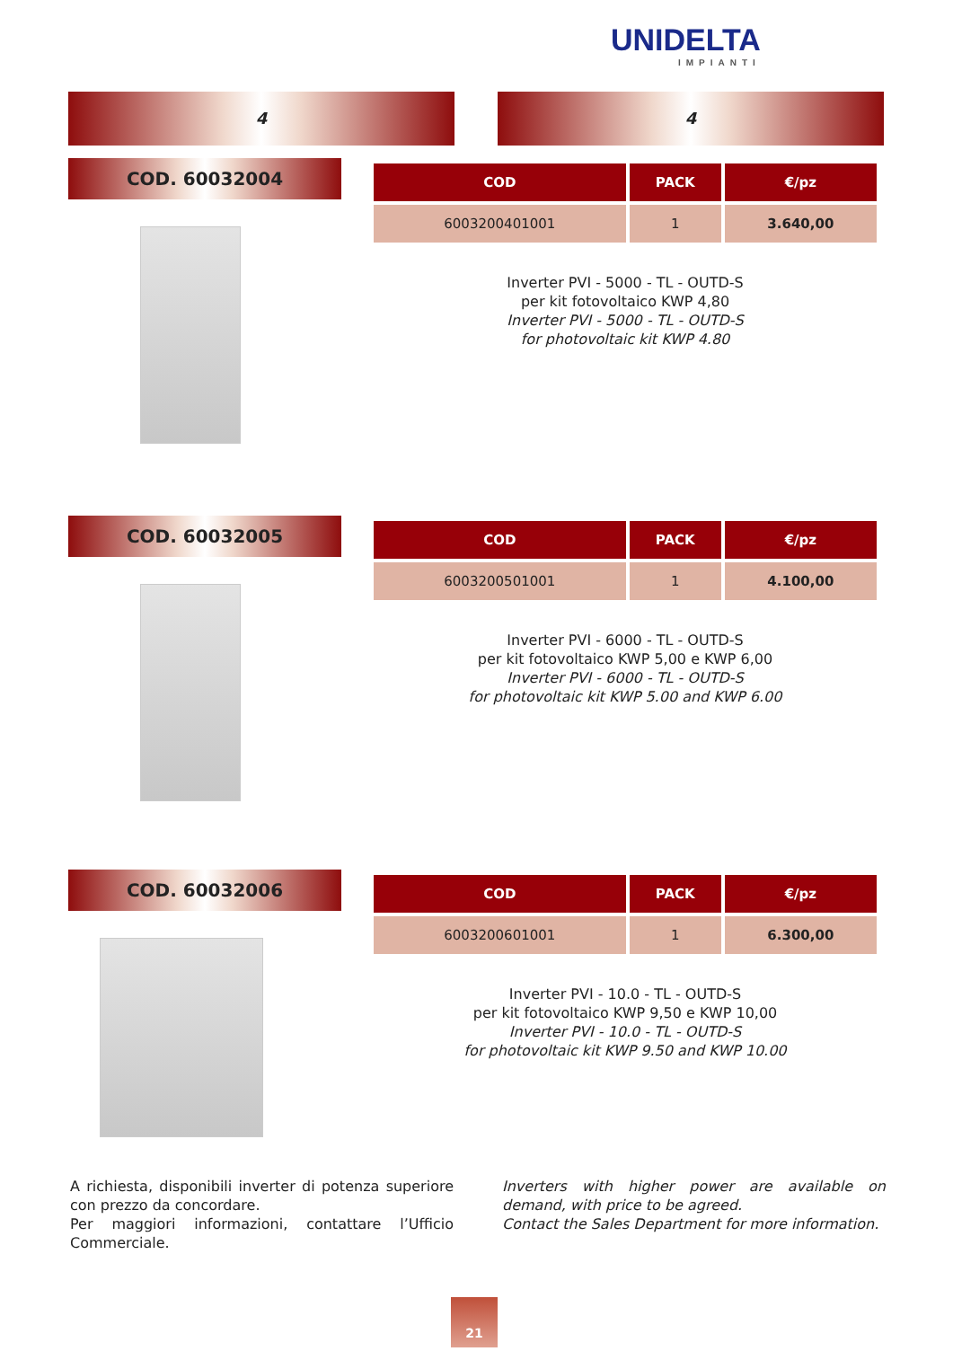UNIDELTA
IMPIANTI
4 4
COD. 60032004
| COD | PACK | €/pz |
| --- | --- | --- |
| 6003200401001 | 1 | 3.640,00 |
Inverter PVI - 5000 - TL - OUTD-S
per kit fotovoltaico KWP 4,80
Inverter PVI - 5000 - TL - OUTD-S
for photovoltaic kit KWP 4.80
COD. 60032005
| COD | PACK | €/pz |
| --- | --- | --- |
| 6003200501001 | 1 | 4.100,00 |
Inverter PVI - 6000 - TL - OUTD-S
per kit fotovoltaico KWP 5,00 e KWP 6,00
Inverter PVI - 6000 - TL - OUTD-S
for photovoltaic kit KWP 5.00 and KWP 6.00
COD. 60032006
| COD | PACK | €/pz |
| --- | --- | --- |
| 6003200601001 | 1 | 6.300,00 |
Inverter PVI - 10.0 - TL - OUTD-S
per kit fotovoltaico KWP 9,50 e KWP 10,00
Inverter PVI - 10.0 - TL - OUTD-S
for photovoltaic kit KWP 9.50 and KWP 10.00
A richiesta, disponibili inverter di potenza superiore con prezzo da concordare.
Per maggiori informazioni, contattare l’Ufficio Commerciale.
Inverters with higher power are available on demand, with price to be agreed.
Contact the Sales Department for more information.
21